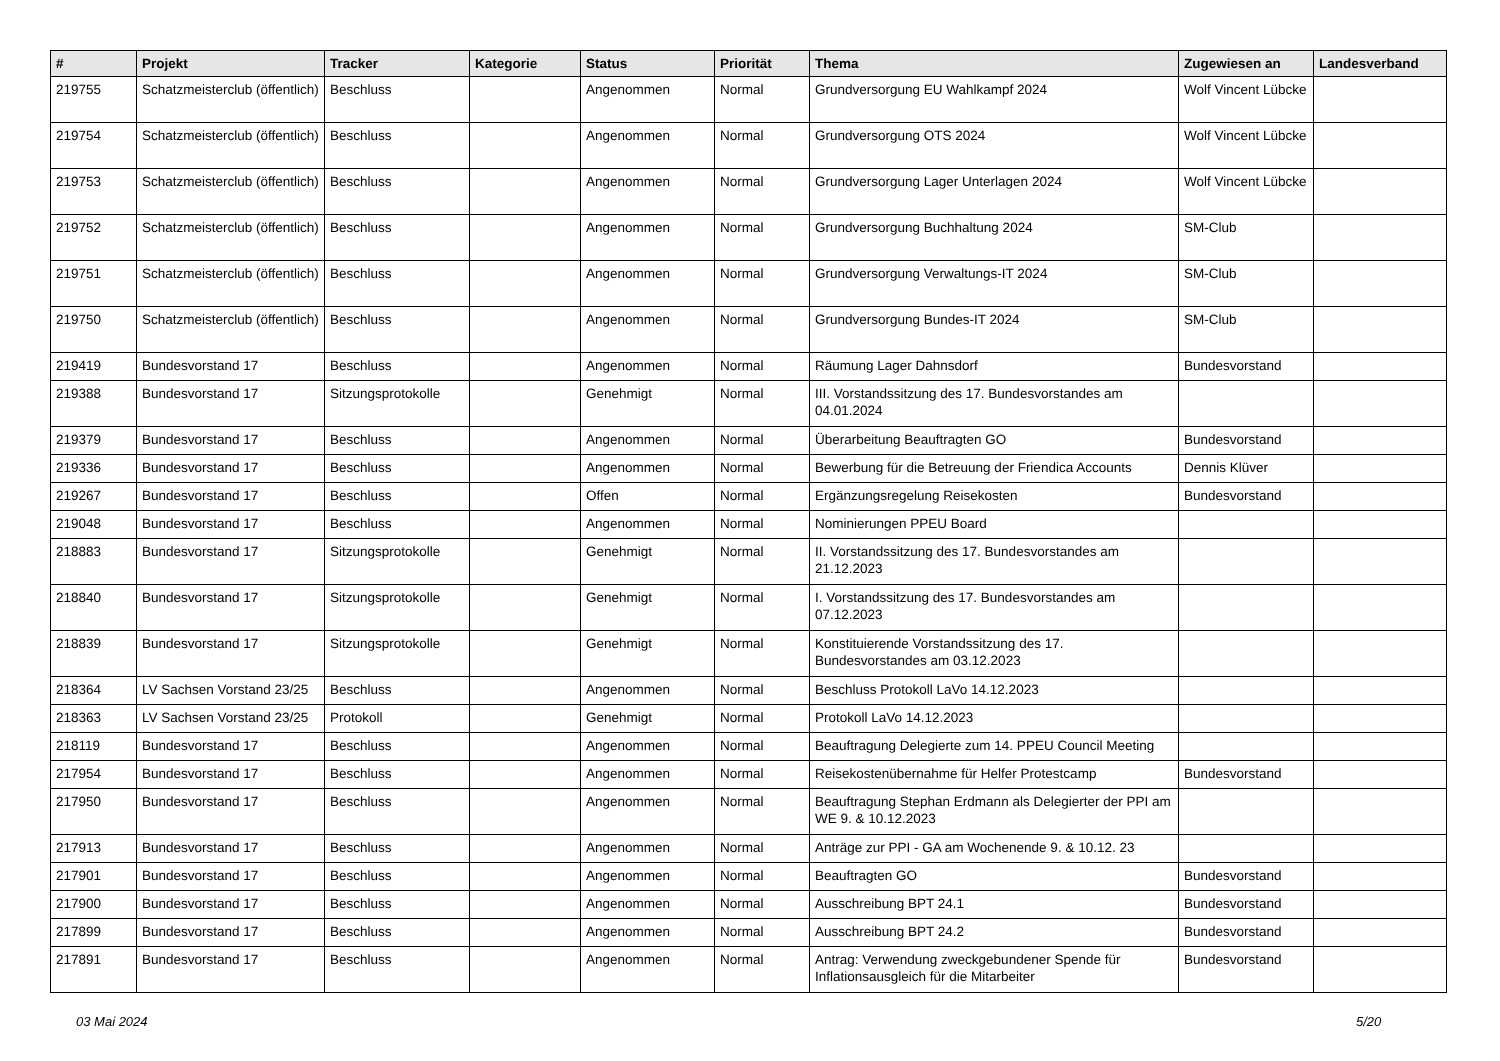| # | Projekt | Tracker | Kategorie | Status | Priorität | Thema | Zugewiesen an | Landesverband |
| --- | --- | --- | --- | --- | --- | --- | --- | --- |
| 219755 | Schatzmeisterclub (öffentlich) | Beschluss | | Angenommen | Normal | Grundversorgung EU Wahlkampf 2024 | Wolf Vincent Lübcke | |
| 219754 | Schatzmeisterclub (öffentlich) | Beschluss | | Angenommen | Normal | Grundversorgung OTS 2024 | Wolf Vincent Lübcke | |
| 219753 | Schatzmeisterclub (öffentlich) | Beschluss | | Angenommen | Normal | Grundversorgung Lager Unterlagen 2024 | Wolf Vincent Lübcke | |
| 219752 | Schatzmeisterclub (öffentlich) | Beschluss | | Angenommen | Normal | Grundversorgung Buchhaltung 2024 | SM-Club | |
| 219751 | Schatzmeisterclub (öffentlich) | Beschluss | | Angenommen | Normal | Grundversorgung Verwaltungs-IT 2024 | SM-Club | |
| 219750 | Schatzmeisterclub (öffentlich) | Beschluss | | Angenommen | Normal | Grundversorgung Bundes-IT 2024 | SM-Club | |
| 219419 | Bundesvorstand 17 | Beschluss | | Angenommen | Normal | Räumung Lager Dahnsdorf | Bundesvorstand | |
| 219388 | Bundesvorstand 17 | Sitzungsprotokolle | | Genehmigt | Normal | III. Vorstandssitzung des 17. Bundesvorstandes am 04.01.2024 | | |
| 219379 | Bundesvorstand 17 | Beschluss | | Angenommen | Normal | Überarbeitung Beauftragten GO | Bundesvorstand | |
| 219336 | Bundesvorstand 17 | Beschluss | | Angenommen | Normal | Bewerbung für die Betreuung der Friendica Accounts | Dennis Klüver | |
| 219267 | Bundesvorstand 17 | Beschluss | | Offen | Normal | Ergänzungsregelung Reisekosten | Bundesvorstand | |
| 219048 | Bundesvorstand 17 | Beschluss | | Angenommen | Normal | Nominierungen PPEU Board | | |
| 218883 | Bundesvorstand 17 | Sitzungsprotokolle | | Genehmigt | Normal | II. Vorstandssitzung des 17. Bundesvorstandes am 21.12.2023 | | |
| 218840 | Bundesvorstand 17 | Sitzungsprotokolle | | Genehmigt | Normal | I. Vorstandssitzung des 17. Bundesvorstandes am 07.12.2023 | | |
| 218839 | Bundesvorstand 17 | Sitzungsprotokolle | | Genehmigt | Normal | Konstituierende Vorstandssitzung des 17. Bundesvorstandes am 03.12.2023 | | |
| 218364 | LV Sachsen Vorstand 23/25 | Beschluss | | Angenommen | Normal | Beschluss Protokoll LaVo 14.12.2023 | | |
| 218363 | LV Sachsen Vorstand 23/25 | Protokoll | | Genehmigt | Normal | Protokoll LaVo 14.12.2023 | | |
| 218119 | Bundesvorstand 17 | Beschluss | | Angenommen | Normal | Beauftragung Delegierte zum 14. PPEU Council Meeting | | |
| 217954 | Bundesvorstand 17 | Beschluss | | Angenommen | Normal | Reisekostenübernahme für Helfer Protestcamp | Bundesvorstand | |
| 217950 | Bundesvorstand 17 | Beschluss | | Angenommen | Normal | Beauftragung Stephan Erdmann als Delegierter der PPI am WE 9. & 10.12.2023 | | |
| 217913 | Bundesvorstand 17 | Beschluss | | Angenommen | Normal | Anträge zur PPI - GA am Wochenende 9. & 10.12. 23 | | |
| 217901 | Bundesvorstand 17 | Beschluss | | Angenommen | Normal | Beauftragten GO | Bundesvorstand | |
| 217900 | Bundesvorstand 17 | Beschluss | | Angenommen | Normal | Ausschreibung BPT 24.1 | Bundesvorstand | |
| 217899 | Bundesvorstand 17 | Beschluss | | Angenommen | Normal | Ausschreibung BPT 24.2 | Bundesvorstand | |
| 217891 | Bundesvorstand 17 | Beschluss | | Angenommen | Normal | Antrag: Verwendung zweckgebundener Spende für Inflationsausgleich für die Mitarbeiter | Bundesvorstand | |
03 Mai 2024 5/20